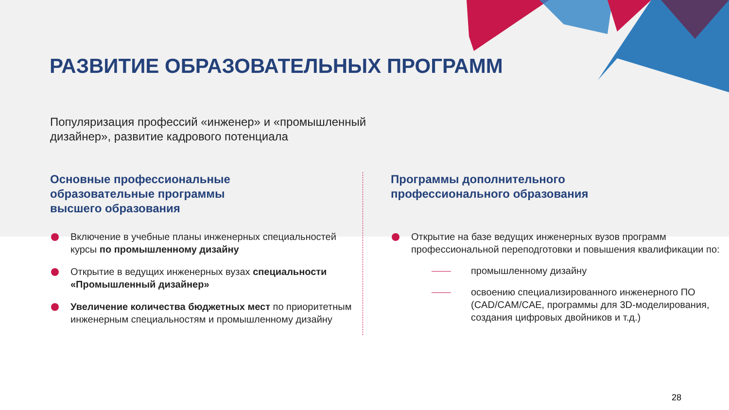РАЗВИТИЕ ОБРАЗОВАТЕЛЬНЫХ ПРОГРАММ
Популяризация профессий «инженер» и «промышленный
дизайнер», развитие кадрового потенциала
Основные профессиональные
образовательные программы
высшего образования
Включение в учебные планы инженерных специальностей курсы по промышленному дизайну
Открытие в ведущих инженерных вузах специальности «Промышленный дизайнер»
Увеличение количества бюджетных мест по приоритетным инженерным специальностям и промышленному дизайну
Программы дополнительного
профессионального образования
Открытие на базе ведущих инженерных вузов программ профессиональной переподготовки и повышения квалификации по:
промышленному дизайну
освоению специализированного инженерного ПО (CAD/CAM/CAE, программы для 3D-моделирования, создания цифровых двойников и т.д.)
28